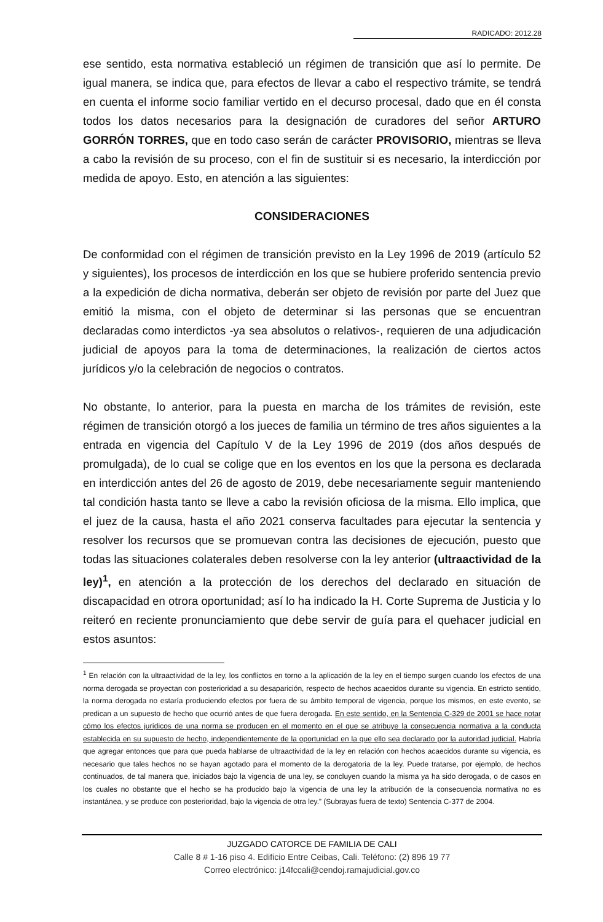RADICADO: 2012.28
ese sentido, esta normativa estableció un régimen de transición que así lo permite. De igual manera, se indica que, para efectos de llevar a cabo el respectivo trámite, se tendrá en cuenta el informe socio familiar vertido en el decurso procesal, dado que en él consta todos los datos necesarios para la designación de curadores del señor ARTURO GORRÓN TORRES, que en todo caso serán de carácter PROVISORIO, mientras se lleva a cabo la revisión de su proceso, con el fin de sustituir si es necesario, la interdicción por medida de apoyo. Esto, en atención a las siguientes:
CONSIDERACIONES
De conformidad con el régimen de transición previsto en la Ley 1996 de 2019 (artículo 52 y siguientes), los procesos de interdicción en los que se hubiere proferido sentencia previo a la expedición de dicha normativa, deberán ser objeto de revisión por parte del Juez que emitió la misma, con el objeto de determinar si las personas que se encuentran declaradas como interdictos -ya sea absolutos o relativos-, requieren de una adjudicación judicial de apoyos para la toma de determinaciones, la realización de ciertos actos jurídicos y/o la celebración de negocios o contratos.
No obstante, lo anterior, para la puesta en marcha de los trámites de revisión, este régimen de transición otorgó a los jueces de familia un término de tres años siguientes a la entrada en vigencia del Capítulo V de la Ley 1996 de 2019 (dos años después de promulgada), de lo cual se colige que en los eventos en los que la persona es declarada en interdicción antes del 26 de agosto de 2019, debe necesariamente seguir manteniendo tal condición hasta tanto se lleve a cabo la revisión oficiosa de la misma. Ello implica, que el juez de la causa, hasta el año 2021 conserva facultades para ejecutar la sentencia y resolver los recursos que se promuevan contra las decisiones de ejecución, puesto que todas las situaciones colaterales deben resolverse con la ley anterior (ultraactividad de la ley)<sup>1</sup>, en atención a la protección de los derechos del declarado en situación de discapacidad en otrora oportunidad; así lo ha indicado la H. Corte Suprema de Justicia y lo reiteró en reciente pronunciamiento que debe servir de guía para el quehacer judicial en estos asuntos:
<sup>1</sup> En relación con la ultraactividad de la ley, los conflictos en torno a la aplicación de la ley en el tiempo surgen cuando los efectos de una norma derogada se proyectan con posterioridad a su desaparición, respecto de hechos acaecidos durante su vigencia. En estricto sentido, la norma derogada no estaría produciendo efectos por fuera de su ámbito temporal de vigencia, porque los mismos, en este evento, se predican a un supuesto de hecho que ocurrió antes de que fuera derogada. En este sentido, en la Sentencia C-329 de 2001 se hace notar cómo los efectos jurídicos de una norma se producen en el momento en el que se atribuye la consecuencia normativa a la conducta establecida en su supuesto de hecho, independientemente de la oportunidad en la que ello sea declarado por la autoridad judicial. Habría que agregar entonces que para que pueda hablarse de ultraactividad de la ley en relación con hechos acaecidos durante su vigencia, es necesario que tales hechos no se hayan agotado para el momento de la derogatoria de la ley. Puede tratarse, por ejemplo, de hechos continuados, de tal manera que, iniciados bajo la vigencia de una ley, se concluyen cuando la misma ya ha sido derogada, o de casos en los cuales no obstante que el hecho se ha producido bajo la vigencia de una ley la atribución de la consecuencia normativa no es instantánea, y se produce con posterioridad, bajo la vigencia de otra ley.” (Subrayas fuera de texto) Sentencia C-377 de 2004.
JUZGADO CATORCE DE FAMILIA DE CALI
Calle 8 # 1-16 piso 4. Edificio Entre Ceibas, Cali. Teléfono: (2) 896 19 77
Correo electrónico: j14fccali@cendoj.ramajudicial.gov.co